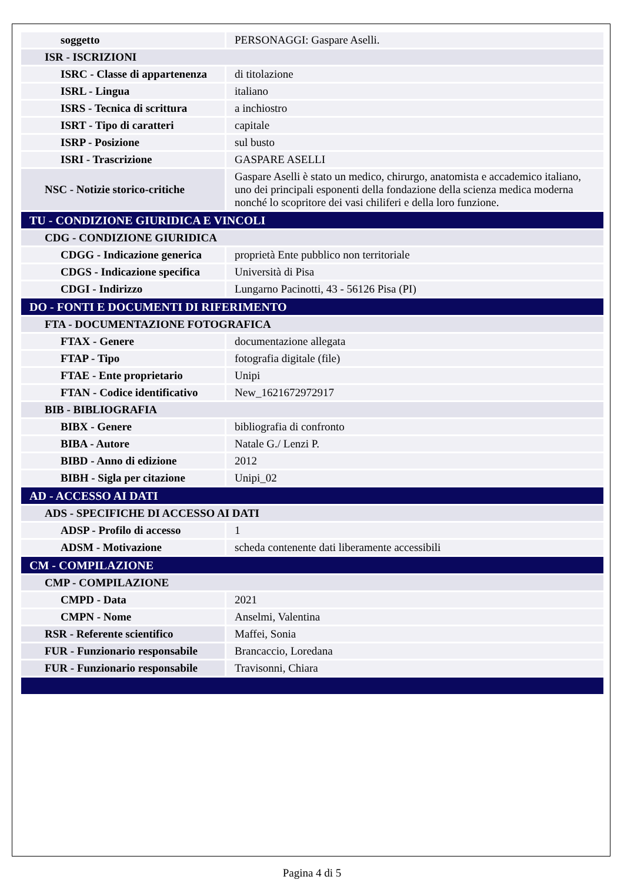| soggetto | PERSONAGGI: Gaspare Aselli. |
| ISR - ISCRIZIONI | |
| ISRC - Classe di appartenenza | di titolazione |
| ISRL - Lingua | italiano |
| ISRS - Tecnica di scrittura | a inchiostro |
| ISRT - Tipo di caratteri | capitale |
| ISRP - Posizione | sul busto |
| ISRI - Trascrizione | GASPARE ASELLI |
| NSC - Notizie storico-critiche | Gaspare Aselli è stato un medico, chirurgo, anatomista e accademico italiano, uno dei principali esponenti della fondazione della scienza medica moderna nonché lo scopritore dei vasi chiliferi e della loro funzione. |
| TU - CONDIZIONE GIURIDICA E VINCOLI | |
| CDG - CONDIZIONE GIURIDICA | |
| CDGG - Indicazione generica | proprietà Ente pubblico non territoriale |
| CDGS - Indicazione specifica | Università di Pisa |
| CDGI - Indirizzo | Lungarno Pacinotti, 43 - 56126 Pisa (PI) |
| DO - FONTI E DOCUMENTI DI RIFERIMENTO | |
| FTA - DOCUMENTAZIONE FOTOGRAFICA | |
| FTAX - Genere | documentazione allegata |
| FTAP - Tipo | fotografia digitale (file) |
| FTAE - Ente proprietario | Unipi |
| FTAN - Codice identificativo | New_1621672972917 |
| BIB - BIBLIOGRAFIA | |
| BIBX - Genere | bibliografia di confronto |
| BIBA - Autore | Natale G./ Lenzi P. |
| BIBD - Anno di edizione | 2012 |
| BIBH - Sigla per citazione | Unipi_02 |
| AD - ACCESSO AI DATI | |
| ADS - SPECIFICHE DI ACCESSO AI DATI | |
| ADSP - Profilo di accesso | 1 |
| ADSM - Motivazione | scheda contenente dati liberamente accessibili |
| CM - COMPILAZIONE | |
| CMP - COMPILAZIONE | |
| CMPD - Data | 2021 |
| CMPN - Nome | Anselmi, Valentina |
| RSR - Referente scientifico | Maffei, Sonia |
| FUR - Funzionario responsabile | Brancaccio, Loredana |
| FUR - Funzionario responsabile | Travisonni, Chiara |
Pagina 4 di 5